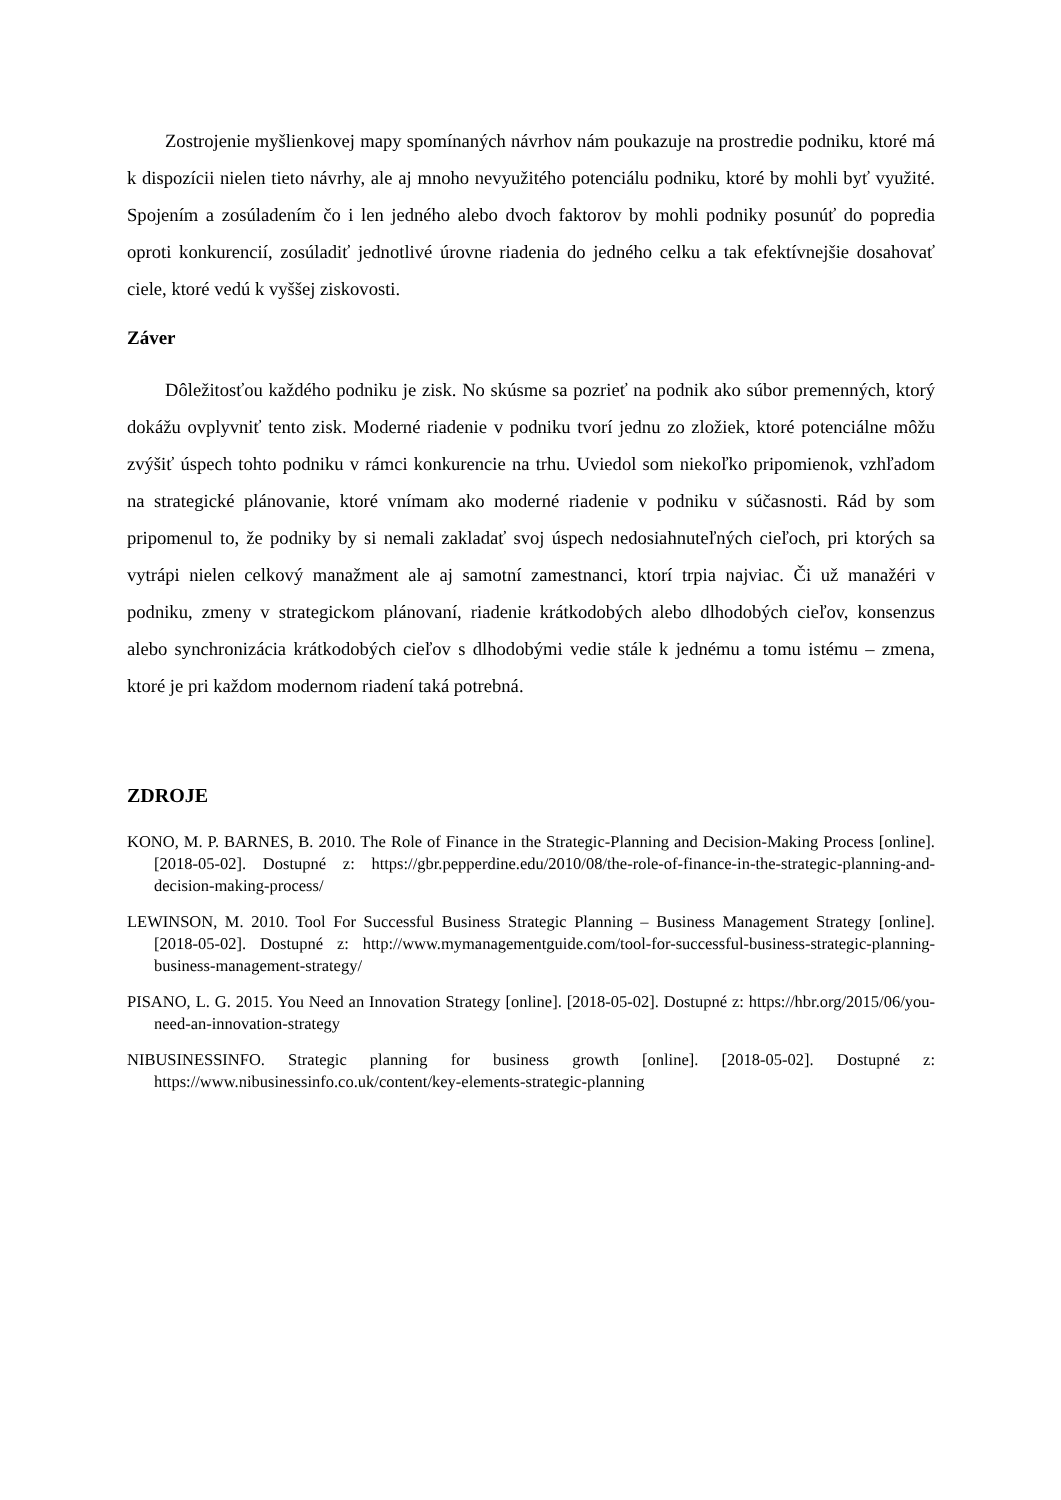Zostrojenie myšlienkovej mapy spomínaných návrhov nám poukazuje na prostredie podniku, ktoré má k dispozícii nielen tieto návrhy, ale aj mnoho nevyužitého potenciálu podniku, ktoré by mohli byť využité. Spojením a zosúladením čo i len jedného alebo dvoch faktorov by mohli podniky posunúť do popredia oproti konkurencií, zosúladiť jednotlivé úrovne riadenia do jedného celku a tak efektívnejšie dosahovať ciele, ktoré vedú k vyššej ziskovosti.
Záver
Dôležitosťou každého podniku je zisk. No skúsme sa pozrieť na podnik ako súbor premenných, ktorý dokážu ovplyvniť tento zisk. Moderné riadenie v podniku tvorí jednu zo zložiek, ktoré potenciálne môžu zvýšiť úspech tohto podniku v rámci konkurencie na trhu. Uviedol som niekoľko pripomienok, vzhľadom na strategické plánovanie, ktoré vnímam ako moderné riadenie v podniku v súčasnosti. Rád by som pripomenul to, že podniky by si nemali zakladať svoj úspech nedosiahnuteľných cieľoch, pri ktorých sa vytrápi nielen celkový manažment ale aj samotní zamestnanci, ktorí trpia najviac. Či už manažéri v podniku, zmeny v strategickom plánovaní, riadenie krátkodobých alebo dlhodobých cieľov, konsenzus alebo synchronizácia krátkodobých cieľov s dlhodobými vedie stále k jednému a tomu istému – zmena, ktoré je pri každom modernom riadení taká potrebná.
ZDROJE
KONO, M. P. BARNES, B. 2010. The Role of Finance in the Strategic-Planning and Decision-Making Process [online]. [2018-05-02]. Dostupné z: https://gbr.pepperdine.edu/2010/08/the-role-of-finance-in-the-strategic-planning-and-decision-making-process/
LEWINSON, M. 2010. Tool For Successful Business Strategic Planning – Business Management Strategy [online]. [2018-05-02]. Dostupné z: http://www.mymanagementguide.com/tool-for-successful-business-strategic-planning-business-management-strategy/
PISANO, L. G. 2015. You Need an Innovation Strategy [online]. [2018-05-02]. Dostupné z: https://hbr.org/2015/06/you-need-an-innovation-strategy
NIBUSINESSINFO. Strategic planning for business growth [online]. [2018-05-02]. Dostupné z: https://www.nibusinessinfo.co.uk/content/key-elements-strategic-planning